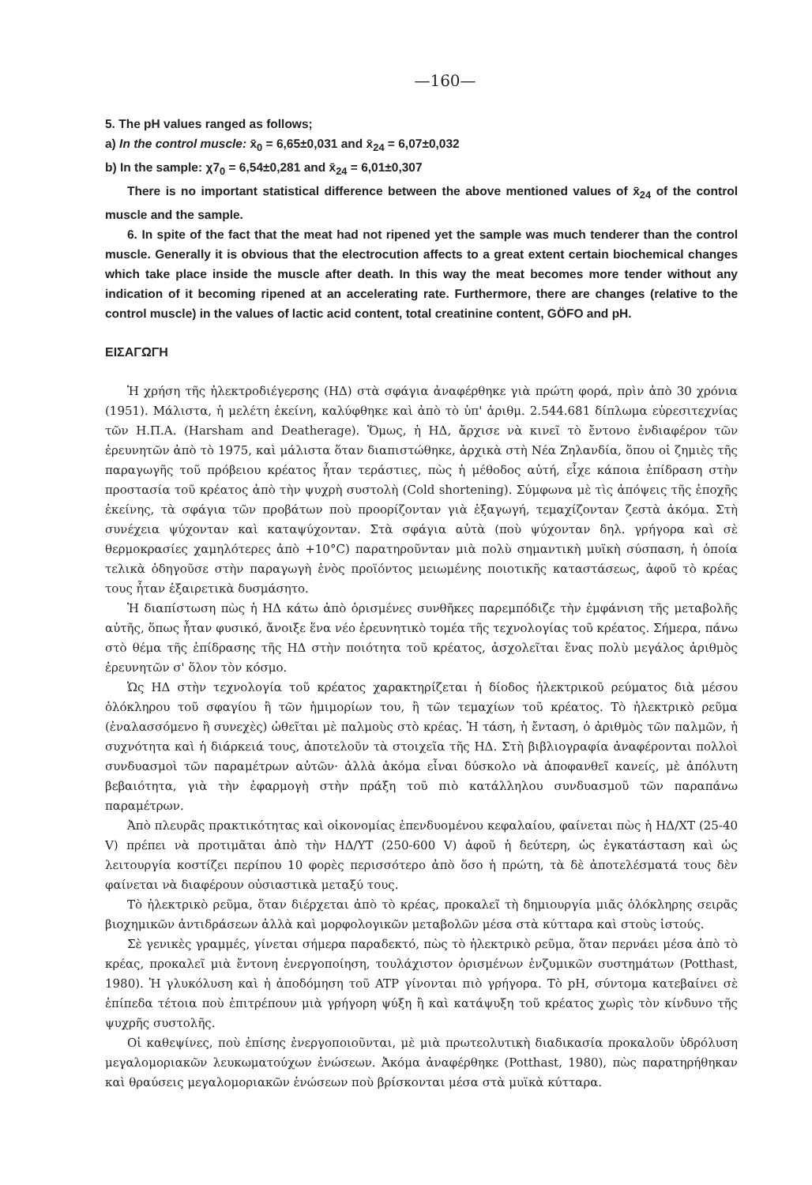—160—
5. The pH values ranged as follows;
a) In the control muscle: x̄<sub>0</sub> = 6,65±0,031 and x̄<sub>24</sub> = 6,07±0,032
b) In the sample: χ7<sub>0</sub> = 6,54±0,281 and x̄<sub>24</sub> = 6,01±0,307
There is no important statistical difference between the above mentioned values of x̄<sub>24</sub> of the control muscle and the sample.
6. In spite of the fact that the meat had not ripened yet the sample was much tenderer than the control muscle. Generally it is obvious that the electrocution affects to a great extent certain biochemical changes which take place inside the muscle after death. In this way the meat becomes more tender without any indication of it becoming ripened at an accelerating rate. Furthermore, there are changes (relative to the control muscle) in the values of lactic acid content, total creatinine content, GÖFO and pH.
ΕΙΣΑΓΩΓΗ
Ἡ χρήση τῆς ἠλεκτροδιέγερσης (ΗΔ) στὰ σφάγια ἀναφέρθηκε γιὰ πρώτη φορά, πρὶν ἀπὸ 30 χρόνια (1951). Μάλιστα, ἡ μελέτη ἐκείνη, καλύφθηκε καὶ ἀπὸ τὸ ὑπ' ἀριθμ. 2.544.681 δίπλωμα εὑρεσιτεχνίας τῶν Η.Π.Α. (Harsham and Deatherage). Ὅμως, ἡ ΗΔ, ἄρχισε νὰ κινεῖ τὸ ἔντονο ἐνδιαφέρον τῶν ἐρευνητῶν ἀπὸ τὸ 1975, καὶ μάλιστα ὅταν διαπιστώθηκε, ἀρχικὰ στὴ Νέα Ζηλανδία, ὅπου οἱ ζημιὲς τῆς παραγωγῆς τοῦ πρόβειου κρέατος ἦταν τεράστιες, πὼς ἡ μέθοδος αὐτή, εἶχε κάποια ἐπίδραση στὴν προστασία τοῦ κρέατος ἀπὸ τὴν ψυχρὴ συστολὴ (Cold shortening). Σύμφωνα μὲ τὶς ἀπόψεις τῆς ἐποχῆς ἐκείνης, τὰ σφάγια τῶν προβάτων ποὺ προορίζονταν γιὰ ἐξαγωγή, τεμαχίζονταν ζεστὰ ἀκόμα. Στὴ συνέχεια ψύχονταν καὶ καταψύχονταν. Στὰ σφάγια αὐτὰ (ποὺ ψύχονταν δηλ. γρήγορα καὶ σὲ θερμοκρασίες χαμηλότερες ἀπὸ +10°C) παρατηροῦνταν μιὰ πολὺ σημαντικὴ μυϊκὴ σύσπαση, ἡ ὁποία τελικὰ ὁδηγοῦσε στὴν παραγωγὴ ἑνὸς προϊόντος μειωμένης ποιοτικῆς καταστάσεως, ἀφοῦ τὸ κρέας τους ἦταν ἐξαιρετικὰ δυσμάσητο.
Ἡ διαπίστωση πὼς ἡ ΗΔ κάτω ἀπὸ ὁρισμένες συνθῆκες παρεμπόδιζε τὴν ἐμφάνιση τῆς μεταβολῆς αὐτῆς, ὅπως ἦταν φυσικό, ἄνοιξε ἕνα νέο ἐρευνητικὸ τομέα τῆς τεχνολογίας τοῦ κρέατος. Σήμερα, πάνω στὸ θέμα τῆς ἐπίδρασης τῆς ΗΔ στὴν ποιότητα τοῦ κρέατος, ἀσχολεῖται ἕνας πολὺ μεγάλος ἀριθμὸς ἐρευνητῶν σ' ὅλον τὸν κόσμο.
Ὡς ΗΔ στὴν τεχνολογία τοῦ κρέατος χαρακτηρίζεται ἡ δίοδος ἠλεκτρικοῦ ρεύματος διὰ μέσου ὁλόκληρου τοῦ σφαγίου ἢ τῶν ἡμιμορίων του, ἢ τῶν τεμαχίων τοῦ κρέατος. Τὸ ἠλεκτρικὸ ρεῦμα (ἐναλασσόμενο ἢ συνεχὲς) ὠθεῖται μὲ παλμοὺς στὸ κρέας. Ἡ τάση, ἡ ἔνταση, ὁ ἀριθμὸς τῶν παλμῶν, ἡ συχνότητα καὶ ἡ διάρκειά τους, ἀποτελοῦν τὰ στοιχεῖα τῆς ΗΔ. Στὴ βιβλιογραφία ἀναφέρονται πολλοὶ συνδυασμοὶ τῶν παραμέτρων αὐτῶν· ἀλλὰ ἀκόμα εἶναι δύσκολο νὰ ἀποφανθεῖ κανείς, μὲ ἀπόλυτη βεβαιότητα, γιὰ τὴν ἐφαρμογὴ στὴν πράξη τοῦ πιὸ κατάλληλου συνδυασμοῦ τῶν παραπάνω παραμέτρων.
Ἀπὸ πλευρᾶς πρακτικότητας καὶ οἰκονομίας ἐπενδυομένου κεφαλαίου, φαίνεται πὼς ἡ ΗΔ/ΧΤ (25-40 V) πρέπει νὰ προτιμᾶται ἀπὸ τὴν ΗΔ/ΥΤ (250-600 V) ἀφοῦ ἡ δεύτερη, ὡς ἐγκατάσταση καὶ ὡς λειτουργία κοστίζει περίπου 10 φορὲς περισσότερο ἀπὸ ὅσο ἡ πρώτη, τὰ δὲ ἀποτελέσματά τους δὲν φαίνεται νὰ διαφέρουν οὐσιαστικὰ μεταξύ τους.
Τὸ ἠλεκτρικὸ ρεῦμα, ὅταν διέρχεται ἀπὸ τὸ κρέας, προκαλεῖ τὴ δημιουργία μιᾶς ὁλόκληρης σειρᾶς βιοχημικῶν ἀντιδράσεων ἀλλὰ καὶ μορφολογικῶν μεταβολῶν μέσα στὰ κύτταρα καὶ στοὺς ἱστούς.
Σὲ γενικὲς γραμμές, γίνεται σήμερα παραδεκτό, πὼς τὸ ἠλεκτρικὸ ρεῦμα, ὅταν περνάει μέσα ἀπὸ τὸ κρέας, προκαλεῖ μιὰ ἔντονη ἐνεργοποίηση, τουλάχιστον ὁρισμένων ἐνζυμικῶν συστημάτων (Potthast, 1980). Ἡ γλυκόλυση καὶ ἡ ἀποδόμηση τοῦ ATP γίνονται πιὸ γρήγορα. Τὸ pH, σύντομα κατεβαίνει σὲ ἐπίπεδα τέτοια ποὺ ἐπιτρέπουν μιὰ γρήγορη ψύξη ἢ καὶ κατάψυξη τοῦ κρέατος χωρὶς τὸν κίνδυνο τῆς ψυχρῆς συστολῆς.
Οἱ καθεψίνες, ποὺ ἐπίσης ἐνεργοποιοῦνται, μὲ μιὰ πρωτεολυτικὴ διαδικασία προκαλοῦν ὑδρόλυση μεγαλομοριακῶν λευκωματούχων ἑνώσεων. Ἀκόμα ἀναφέρθηκε (Potthast, 1980), πὼς παρατηρήθηκαν καὶ θραύσεις μεγαλομοριακῶν ἑνώσεων ποὺ βρίσκονται μέσα στὰ μυϊκὰ κύτταρα.